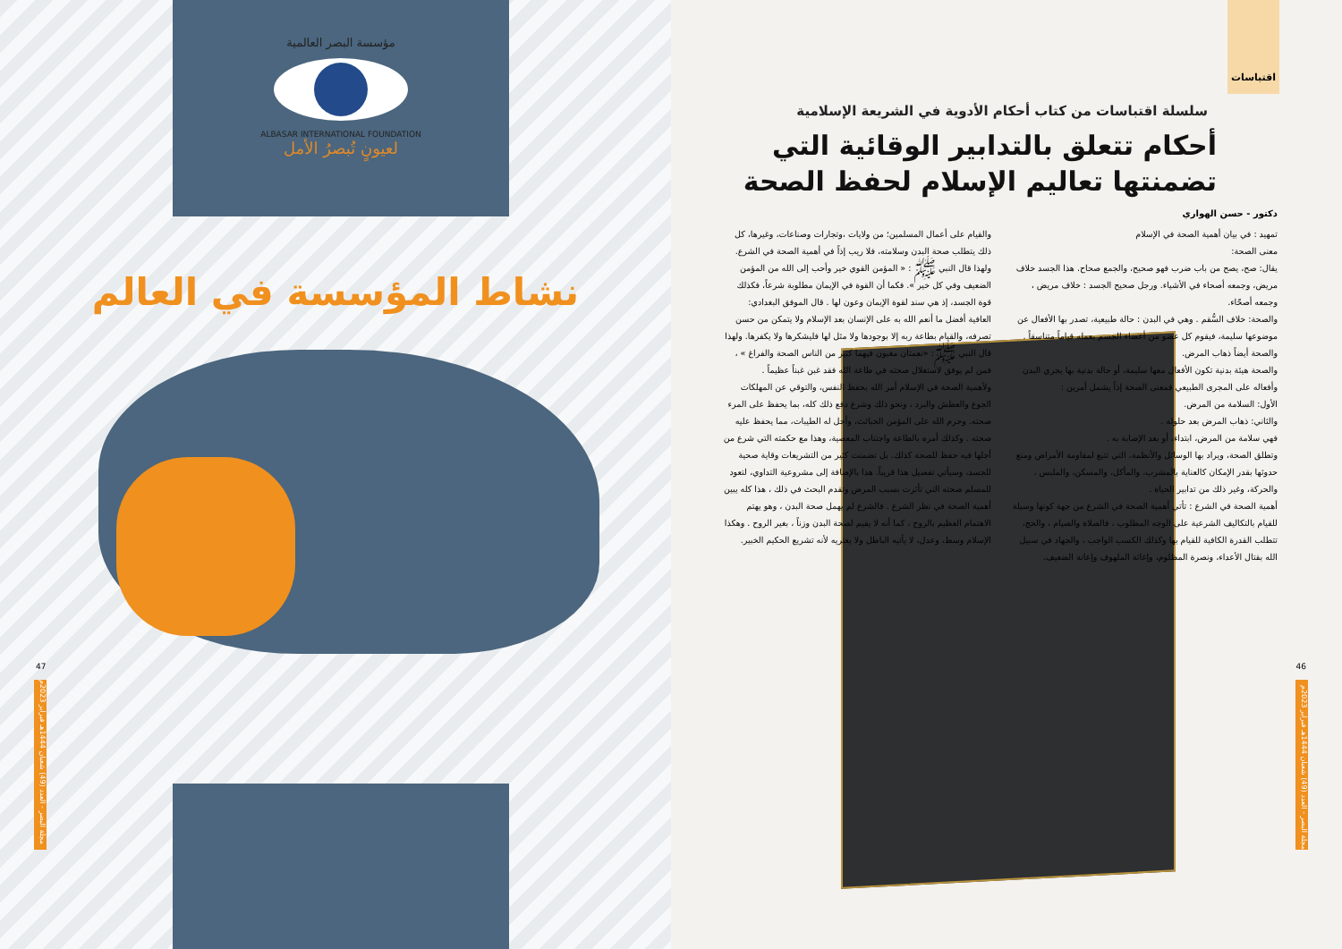مؤسسة البصر العالمية
ALBASAR INTERNATIONAL FOUNDATION
لعيونٍ تُبصرُ الأمل
نشاط المؤسسة في العالم
47
مجلة البصر - العدد (49) شعبان 1444هـ فبراير 2023م
اقتباسات
سلسلة اقتباسات من كتاب أحكام الأدوية في الشريعة الإسلامية
أحكام تتعلق بالتدابير الوقائية التي تضمنتها تعاليم الإسلام لحفظ الصحة
دكتور - حسن الهواري
تمهيد : في بيان أهمية الصحة في الإسلام
معنى الصحة:
يقال: صح، يصح من باب ضرب فهو صحيح، والجمع صحاح. هذا الجسد خلاف مريض، وجمعه أصحاء في الأشياء. ورجل صحيح الجسد : خلاف مريض ، وجمعه أصحّاء.
والصحة: خلاف السُّقم . وهي في البدن : حالة طبيعية، تصدر بها الأفعال عن موضوعها سليمة، فيقوم كل عضو من أعضاء الجسم بعمله قياماً متناسقاً .
والصحة أيضاً ذهاب المرض.
والصحة هيئة بدنية تكون الأفعال معها سليمة، أو حالة بدنية بها يجري البدن وأفعاله على المجرى الطبيعي فمعنى الصحة إذاً يشمل أمرين :
الأول: السلامة من المرض.
والثاني: ذهاب المرض بعد حلوله .
فهي سلامة من المرض، ابتداء، أو بعد الإصابة به .
وتطلق الصحة، ويراد بها الوسائل والأنظمة، التي تتبع لمقاومة الأمراض ومنع حدوثها بقدر الإمكان كالعناية بالمشرب، والمأكل، والمسكن، والملبس ، والحركة، وغير ذلك من تدابير الحياة .
أهمية الصحة في الشرع : تأتي أهمية الصحة في الشرع من جهة كونها وسيلة للقيام بالتكاليف الشرعية على الوجه المطلوب ، فالصلاة والصيام ، والحج، تتطلب القدرة الكافية للقيام بها وكذلك الكسب الواجب ، والجهاد في سبيل الله بقتال الأعداء، ونصرة المظلوم، وإغاثة الملهوف وإعانة الضعيف.
والقيام على أعمال المسلمين؛ من ولايات ،وتجارات وصناعات، وغيرها، كل ذلك يتطلب صحة البدن وسلامته، فلا ريب إذاً في أهمية الصحة في الشرع. ولهذا قال النبي ﷺ : « المؤمن القوي خير وأحب إلى الله من المؤمن الضعيف وفي كل خير ». فكما أن القوة في الإيمان مطلوبة شرعاً، فكذلك قوة الجسد، إذ هي سند لقوة الإيمان وعون لها . قال الموفق البغدادي: العافية أفضل ما أنعم الله به على الإنسان بعد الإسلام ولا يتمكن من حسن تصرفه، والقيام بطاعة ربه إلا بوجودها ولا مثل لها فليشكرها ولا يكفرها. ولهذا قال النبي ﷺ: «نعمتان مغبون فيهما كثير من الناس الصحة والفراغ » ، فمن لم يوفق لاستغلال صحته في طاعة الله فقد غبن غبناً عظيماً .
ولأهمية الصحة في الإسلام أمر الله بحفظ النفس، والتوقي عن المهلكات الجوع والعطش والبرد ، ونحو ذلك وشرع دفع ذلك كله، بما يحفظ على المرء صحته. وحرم الله على المؤمن الخبائث، وأحل له الطيبات، مما يحفظ عليه صحته . وكذلك أمره بالطاعة واجتناب المعصية، وهذا مع حكمته التي شرع من أجلها فيه حفظ للصحة كذلك. بل تضمنت كثير من التشريعات وقاية صحية للجسد، وسيأتي تفصيل هذا قريباً. هذا بالإضافة إلى مشروعية التداوي، لتعود للمسلم صحته التي تأثرت بسبب المرض وتقدم البحث في ذلك ، هذا كله يبين أهمية الصحة في نظر الشرع . فالشرع لم يهمل صحة البدن ، وهو يهتم الاهتمام العظيم بالروح ، كما أنه لا يقيم لصحة البدن وزناً ، بغير الروح . وهكذا الإسلام وسط، وعدل، لا يأتيه الباطل ولا يعتريه لأنه تشريع الحكيم الخبير.
46
مجلة البصر - العدد (49) شعبان 1444هـ فبراير 2023م